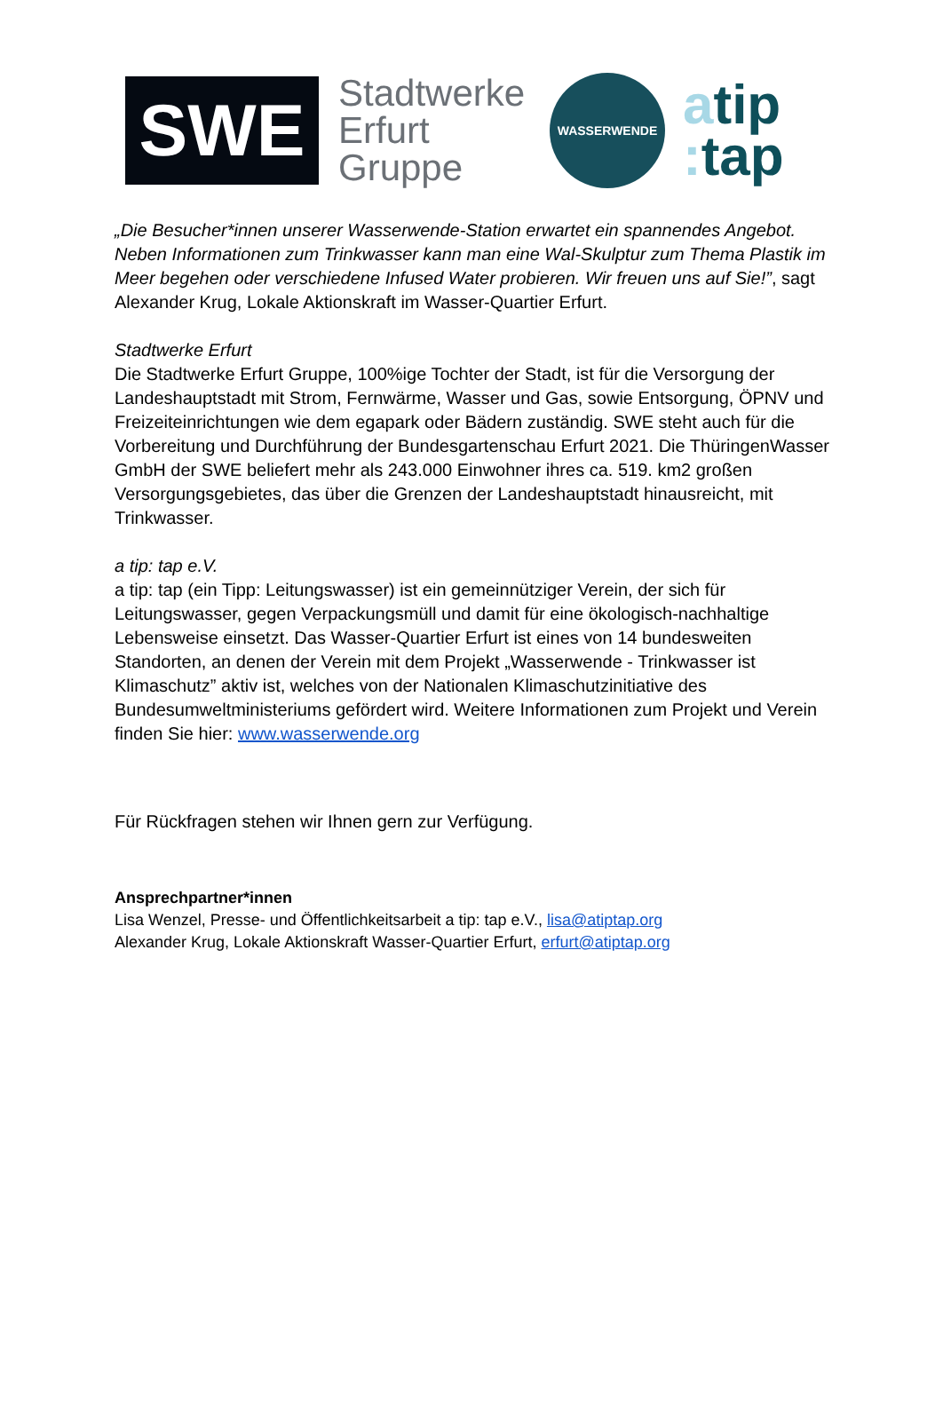SWE
Stadtwerke Erfurt Gruppe
WASSERWENDE
atip
: tap
„Die Besucher*innen unserer Wasserwende-Station erwartet ein spannendes Angebot. Neben Informationen zum Trinkwasser kann man eine Wal-Skulptur zum Thema Plastik im Meer begehen oder verschiedene Infused Water probieren. Wir freuen uns auf Sie!”, sagt Alexander Krug, Lokale Aktionskraft im Wasser-Quartier Erfurt.
Stadtwerke Erfurt
Die Stadtwerke Erfurt Gruppe, 100%ige Tochter der Stadt, ist für die Versorgung der Landeshauptstadt mit Strom, Fernwärme, Wasser und Gas, sowie Entsorgung, ÖPNV und Freizeiteinrichtungen wie dem egapark oder Bädern zuständig. SWE steht auch für die Vorbereitung und Durchführung der Bundesgartenschau Erfurt 2021. Die ThüringenWasser GmbH der SWE beliefert mehr als 243.000 Einwohner ihres ca. 519. km2 großen Versorgungsgebietes, das über die Grenzen der Landeshauptstadt hinausreicht, mit Trinkwasser.
a tip: tap e.V.
a tip: tap (ein Tipp: Leitungswasser) ist ein gemeinnütziger Verein, der sich für Leitungswasser, gegen Verpackungsmüll und damit für eine ökologisch-nachhaltige Lebensweise einsetzt. Das Wasser-Quartier Erfurt ist eines von 14 bundesweiten Standorten, an denen der Verein mit dem Projekt „Wasserwende - Trinkwasser ist Klimaschutz” aktiv ist, welches von der Nationalen Klimaschutzinitiative des Bundesumweltministeriums gefördert wird. Weitere Informationen zum Projekt und Verein finden Sie hier: www.wasserwende.org
Für Rückfragen stehen wir Ihnen gern zur Verfügung.
Ansprechpartner*innen
Lisa Wenzel, Presse- und Öffentlichkeitsarbeit a tip: tap e.V., lisa@atiptap.org
Alexander Krug, Lokale Aktionskraft Wasser-Quartier Erfurt, erfurt@atiptap.org